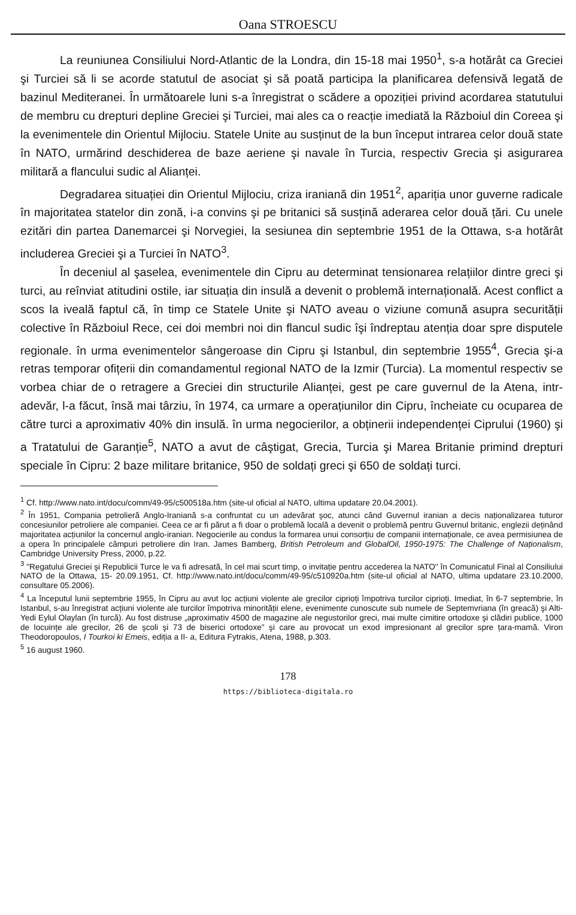Oana STROESCU
La reuniunea Consiliului Nord-Atlantic de la Londra, din 15-18 mai 1950<sup>1</sup>, s-a hotărât ca Greciei şi Turciei să li se acorde statutul de asociat şi să poată participa la planificarea defensivă legată de bazinul Mediteranei. În următoarele luni s-a înregistrat o scădere a opoziției privind acordarea statutului de membru cu drepturi depline Greciei şi Turciei, mai ales ca o reacție imediată la Războiul din Coreea şi la evenimentele din Orientul Mijlociu. Statele Unite au susținut de la bun început intrarea celor două state în NATO, urmărind deschiderea de baze aeriene şi navale în Turcia, respectiv Grecia şi asigurarea militară a flancului sudic al Alianței.
Degradarea situației din Orientul Mijlociu, criza iraniană din 1951<sup>2</sup>, apariția unor guverne radicale în majoritatea statelor din zonă, i-a convins şi pe britanici să susțină aderarea celor două țări. Cu unele ezitări din partea Danemarcei şi Norvegiei, la sesiunea din septembrie 1951 de la Ottawa, s-a hotărât includerea Greciei şi a Turciei în NATO<sup>3</sup>.
În deceniul al şaselea, evenimentele din Cipru au determinat tensionarea relațiilor dintre greci şi turci, au reînviat atitudini ostile, iar situația din insulă a devenit o problemă internațională. Acest conflict a scos la iveală faptul că, în timp ce Statele Unite şi NATO aveau o viziune comună asupra securității colective în Războiul Rece, cei doi membri noi din flancul sudic îşi îndreptau atenția doar spre disputele regionale. în urma evenimentelor sângeroase din Cipru şi Istanbul, din septembrie 1955<sup>4</sup>, Grecia şi-a retras temporar ofițerii din comandamentul regional NATO de la Izmir (Turcia). La momentul respectiv se vorbea chiar de o retragere a Greciei din structurile Alianței, gest pe care guvernul de la Atena, intr-adevăr, l-a făcut, însă mai târziu, în 1974, ca urmare a operațiunilor din Cipru, încheiate cu ocuparea de către turci a aproximativ 40% din insulă. în urma negocierilor, a obținerii independenței Ciprului (1960) şi a Tratatului de Garanție<sup>5</sup>, NATO a avut de câştigat, Grecia, Turcia şi Marea Britanie primind drepturi speciale în Cipru: 2 baze militare britanice, 950 de soldați greci şi 650 de soldați turci.
<sup>1</sup> Cf. http://www.nato.int/docu/comm/49-95/c500518a.htm (site-ul oficial al NATO, ultima updatare 20.04.2001).
<sup>2</sup> În 1951, Compania petrolieră Anglo-Iraniană s-a confruntat cu un adevărat şoc, atunci când Guvernul iranian a decis naționalizarea tuturor concesiunilor petroliere ale companiei. Ceea ce ar fi părut a fi doar o problemă locală a devenit o problemă pentru Guvernul britanic, englezii deținând majoritatea acțiunilor la concernul anglo-iranian. Negocierile au condus la formarea unui consorțiu de companii internaționale, ce avea permisiunea de a opera în principalele câmpuri petroliere din Iran. James Bamberg, British Petroleum and GlobalOil, 1950-1975: The Challenge of Naționalism, Cambridge University Press, 2000, p.22.
<sup>3</sup> "Regatului Greciei şi Republicii Turce le va fi adresată, în cel mai scurt timp, o invitație pentru accederea la NATO" în Comunicatul Final al Consiliului NATO de la Ottawa, 15- 20.09.1951, Cf. http://www.nato.int/docu/comm/49-95/c510920a.htm (site-ul oficial al NATO, ultima updatare 23.10.2000, consultare 05.2006).
<sup>4</sup> La începutul lunii septembrie 1955, în Cipru au avut loc acțiuni violente ale grecilor ciprioți împotriva turcilor ciprioți. Imediat, în 6-7 septembrie, în Istanbul, s-au înregistrat acțiuni violente ale turcilor împotriva minorității elene, evenimente cunoscute sub numele de Septemvriana (în greacă) şi Alti-Yedi Eylul Olaylan (în turcă). Au fost distruse „aproximativ 4500 de magazine ale negustorilor greci, mai multe cimitire ortodoxe şi clădiri publice, 1000 de locuințe ale grecilor, 26 de şcoli şi 73 de biserici ortodoxe" şi care au provocat un exod impresionant al grecilor spre țara-mamă. Viron Theodoropoulos, I Tourkoi ki Emeis, ediția a II- a, Editura Fytrakis, Atena, 1988, p.303.
<sup>5</sup> 16 august 1960.
178
https://biblioteca-digitala.ro